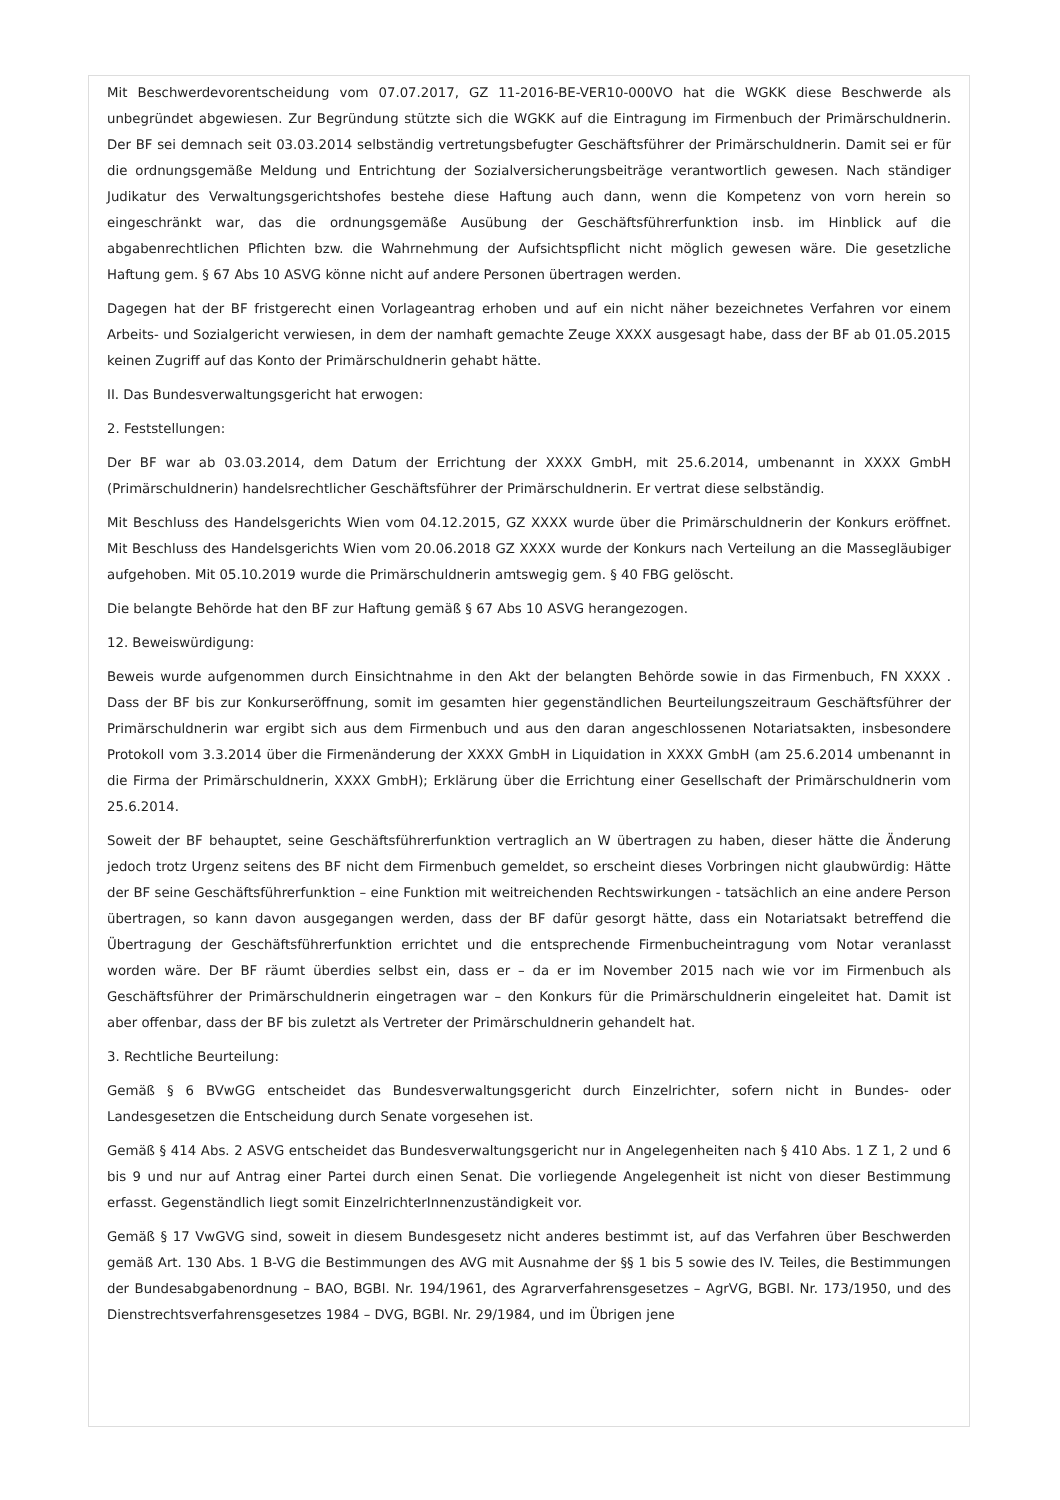Mit Beschwerdevorentscheidung vom 07.07.2017, GZ 11-2016-BE-VER10-000VO hat die WGKK diese Beschwerde als unbegründet abgewiesen. Zur Begründung stützte sich die WGKK auf die Eintragung im Firmenbuch der Primärschuldnerin. Der BF sei demnach seit 03.03.2014 selbständig vertretungsbefugter Geschäftsführer der Primärschuldnerin. Damit sei er für die ordnungsgemäße Meldung und Entrichtung der Sozialversicherungsbeiträge verantwortlich gewesen. Nach ständiger Judikatur des Verwaltungsgerichtshofes bestehe diese Haftung auch dann, wenn die Kompetenz von vorn herein so eingeschränkt war, das die ordnungsgemäße Ausübung der Geschäftsführerfunktion insb. im Hinblick auf die abgabenrechtlichen Pflichten bzw. die Wahrnehmung der Aufsichtspflicht nicht möglich gewesen wäre. Die gesetzliche Haftung gem. § 67 Abs 10 ASVG könne nicht auf andere Personen übertragen werden.
Dagegen hat der BF fristgerecht einen Vorlageantrag erhoben und auf ein nicht näher bezeichnetes Verfahren vor einem Arbeits- und Sozialgericht verwiesen, in dem der namhaft gemachte Zeuge XXXX ausgesagt habe, dass der BF ab 01.05.2015 keinen Zugriff auf das Konto der Primärschuldnerin gehabt hätte.
II. Das Bundesverwaltungsgericht hat erwogen:
2. Feststellungen:
Der BF war ab 03.03.2014, dem Datum der Errichtung der XXXX GmbH, mit 25.6.2014, umbenannt in XXXX GmbH (Primärschuldnerin) handelsrechtlicher Geschäftsführer der Primärschuldnerin. Er vertrat diese selbständig.
Mit Beschluss des Handelsgerichts Wien vom 04.12.2015, GZ XXXX wurde über die Primärschuldnerin der Konkurs eröffnet. Mit Beschluss des Handelsgerichts Wien vom 20.06.2018 GZ XXXX wurde der Konkurs nach Verteilung an die Massegläubiger aufgehoben. Mit 05.10.2019 wurde die Primärschuldnerin amtswegig gem. § 40 FBG gelöscht.
Die belangte Behörde hat den BF zur Haftung gemäß § 67 Abs 10 ASVG herangezogen.
12. Beweiswürdigung:
Beweis wurde aufgenommen durch Einsichtnahme in den Akt der belangten Behörde sowie in das Firmenbuch, FN XXXX . Dass der BF bis zur Konkurseröffnung, somit im gesamten hier gegenständlichen Beurteilungszeitraum Geschäftsführer der Primärschuldnerin war ergibt sich aus dem Firmenbuch und aus den daran angeschlossenen Notariatsakten, insbesondere Protokoll vom 3.3.2014 über die Firmenänderung der XXXX GmbH in Liquidation in XXXX GmbH (am 25.6.2014 umbenannt in die Firma der Primärschuldnerin, XXXX GmbH); Erklärung über die Errichtung einer Gesellschaft der Primärschuldnerin vom 25.6.2014.
Soweit der BF behauptet, seine Geschäftsführerfunktion vertraglich an W übertragen zu haben, dieser hätte die Änderung jedoch trotz Urgenz seitens des BF nicht dem Firmenbuch gemeldet, so erscheint dieses Vorbringen nicht glaubwürdig: Hätte der BF seine Geschäftsführerfunktion – eine Funktion mit weitreichenden Rechtswirkungen - tatsächlich an eine andere Person übertragen, so kann davon ausgegangen werden, dass der BF dafür gesorgt hätte, dass ein Notariatsakt betreffend die Übertragung der Geschäftsführerfunktion errichtet und die entsprechende Firmenbucheintragung vom Notar veranlasst worden wäre. Der BF räumt überdies selbst ein, dass er – da er im November 2015 nach wie vor im Firmenbuch als Geschäftsführer der Primärschuldnerin eingetragen war – den Konkurs für die Primärschuldnerin eingeleitet hat. Damit ist aber offenbar, dass der BF bis zuletzt als Vertreter der Primärschuldnerin gehandelt hat.
3. Rechtliche Beurteilung:
Gemäß § 6 BVwGG entscheidet das Bundesverwaltungsgericht durch Einzelrichter, sofern nicht in Bundes- oder Landesgesetzen die Entscheidung durch Senate vorgesehen ist.
Gemäß § 414 Abs. 2 ASVG entscheidet das Bundesverwaltungsgericht nur in Angelegenheiten nach § 410 Abs. 1 Z 1, 2 und 6 bis 9 und nur auf Antrag einer Partei durch einen Senat. Die vorliegende Angelegenheit ist nicht von dieser Bestimmung erfasst. Gegenständlich liegt somit EinzelrichterInnenzuständigkeit vor.
Gemäß § 17 VwGVG sind, soweit in diesem Bundesgesetz nicht anderes bestimmt ist, auf das Verfahren über Beschwerden gemäß Art. 130 Abs. 1 B-VG die Bestimmungen des AVG mit Ausnahme der §§ 1 bis 5 sowie des IV. Teiles, die Bestimmungen der Bundesabgabenordnung – BAO, BGBl. Nr. 194/1961, des Agrarverfahrensgesetzes – AgrVG, BGBl. Nr. 173/1950, und des Dienstrechtsverfahrensgesetzes 1984 – DVG, BGBl. Nr. 29/1984, und im Übrigen jene